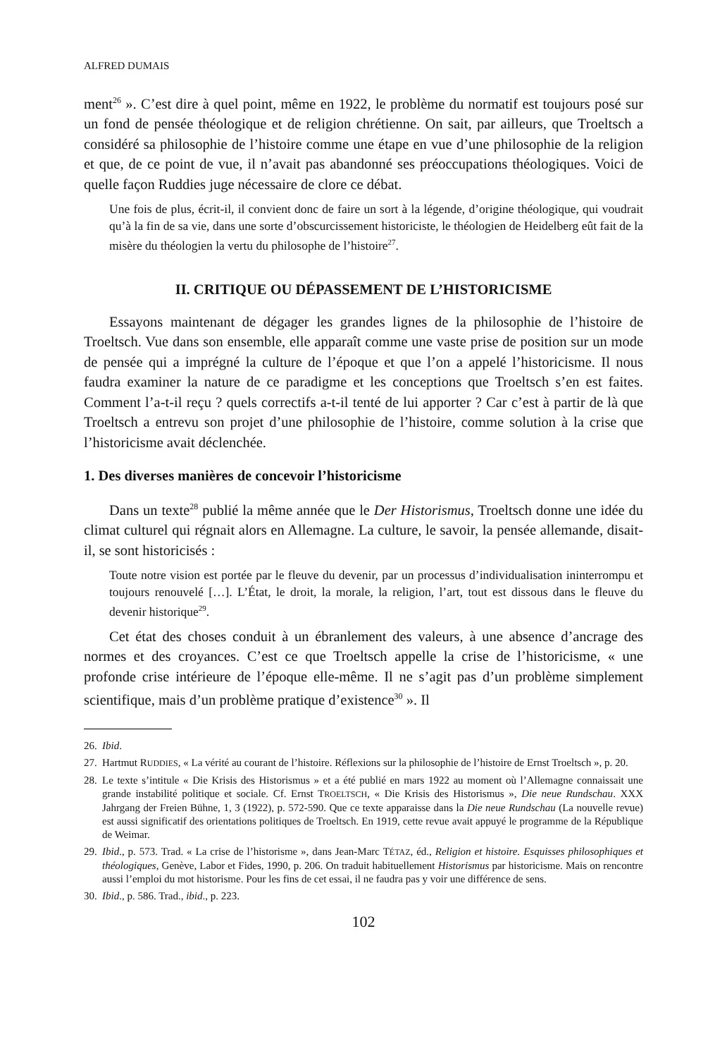ALFRED DUMAIS
ment<sup>26</sup> ». C’est dire à quel point, même en 1922, le problème du normatif est toujours posé sur un fond de pensée théologique et de religion chrétienne. On sait, par ailleurs, que Troeltsch a considéré sa philosophie de l’histoire comme une étape en vue d’une philosophie de la religion et que, de ce point de vue, il n’avait pas abandonné ses préoccupations théologiques. Voici de quelle façon Ruddies juge nécessaire de clore ce débat.
Une fois de plus, écrit-il, il convient donc de faire un sort à la légende, d’origine théologique, qui voudrait qu’à la fin de sa vie, dans une sorte d’obscurcissement historiciste, le théologien de Heidelberg eût fait de la misère du théologien la vertu du philosophe de l’histoire<sup>27</sup>.
II. CRITIQUE OU DÉPASSEMENT DE L’HISTORICISME
Essayons maintenant de dégager les grandes lignes de la philosophie de l’histoire de Troeltsch. Vue dans son ensemble, elle apparaît comme une vaste prise de position sur un mode de pensée qui a imprégné la culture de l’époque et que l’on a appelé l’historicisme. Il nous faudra examiner la nature de ce paradigme et les conceptions que Troeltsch s’en est faites. Comment l’a-t-il reçu ? quels correctifs a-t-il tenté de lui apporter ? Car c’est à partir de là que Troeltsch a entrevu son projet d’une philosophie de l’histoire, comme solution à la crise que l’historicisme avait déclenchée.
1. Des diverses manières de concevoir l’historicisme
Dans un texte<sup>28</sup> publié la même année que le Der Historismus, Troeltsch donne une idée du climat culturel qui régnait alors en Allemagne. La culture, le savoir, la pensée allemande, disait-il, se sont historicisés :
Toute notre vision est portée par le fleuve du devenir, par un processus d’individualisation ininterrompu et toujours renouvelé […]. L’État, le droit, la morale, la religion, l’art, tout est dissous dans le fleuve du devenir historique<sup>29</sup>.
Cet état des choses conduit à un ébranlement des valeurs, à une absence d’ancrage des normes et des croyances. C’est ce que Troeltsch appelle la crise de l’historicisme, « une profonde crise intérieure de l’époque elle-même. Il ne s’agit pas d’un problème simplement scientifique, mais d’un problème pratique d’existence<sup>30</sup> ». Il
26.
Ibid.
27.
Hartmut RUDDIES, « La vérité au courant de l’histoire. Réflexions sur la philosophie de l’histoire de Ernst Troeltsch », p. 20.
28.
Le texte s’intitule « Die Krisis des Historismus » et a été publié en mars 1922 au moment où l’Allemagne connaissait une grande instabilité politique et sociale. Cf. Ernst TROELTSCH, « Die Krisis des Historismus », Die neue Rundschau. XXX Jahrgang der Freien Bühne, 1, 3 (1922), p. 572-590. Que ce texte apparaisse dans la Die neue Rundschau (La nouvelle revue) est aussi significatif des orientations politiques de Troeltsch. En 1919, cette revue avait appuyé le programme de la République de Weimar.
29.
Ibid., p. 573. Trad. « La crise de l’historisme », dans Jean-Marc TÉTAZ, éd., Religion et histoire. Esquisses philosophiques et théologiques, Genève, Labor et Fides, 1990, p. 206. On traduit habituellement Historismus par historicisme. Mais on rencontre aussi l’emploi du mot historisme. Pour les fins de cet essai, il ne faudra pas y voir une différence de sens.
30.
Ibid., p. 586. Trad., ibid., p. 223.
102